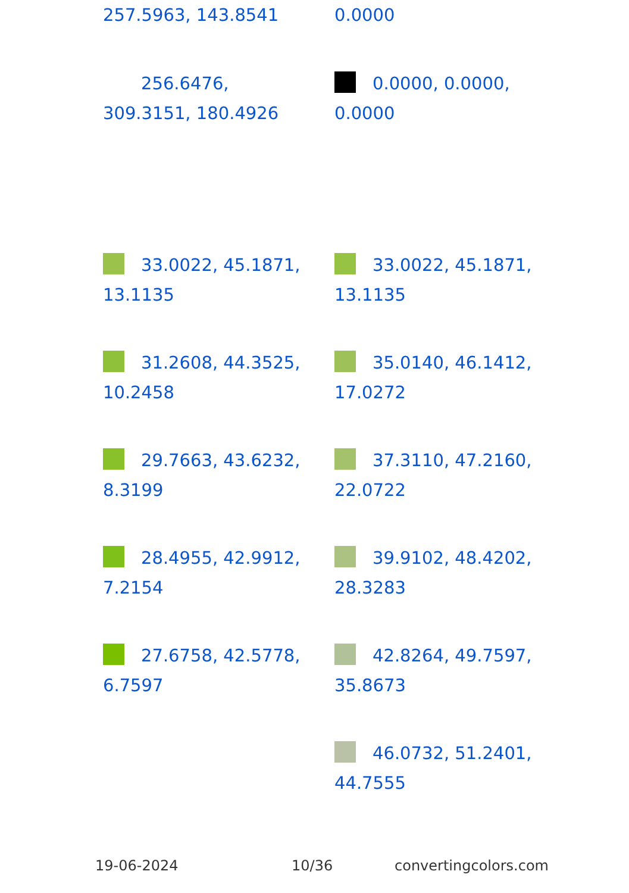257.5963, 143.8541 0.0000
256.6476, 309.3151, 180.4926
0.0000, 0.0000, 0.0000
33.0022, 45.1871, 13.1135
33.0022, 45.1871, 13.1135
31.2608, 44.3525, 10.2458
35.0140, 46.1412, 17.0272
29.7663, 43.6232, 8.3199
37.3110, 47.2160, 22.0722
28.4955, 42.9912, 7.2154
39.9102, 48.4202, 28.3283
27.6758, 42.5778, 6.7597
42.8264, 49.7597, 35.8673
46.0732, 51.2401, 44.7555
19-06-2024 10/36 convertingcolors.com